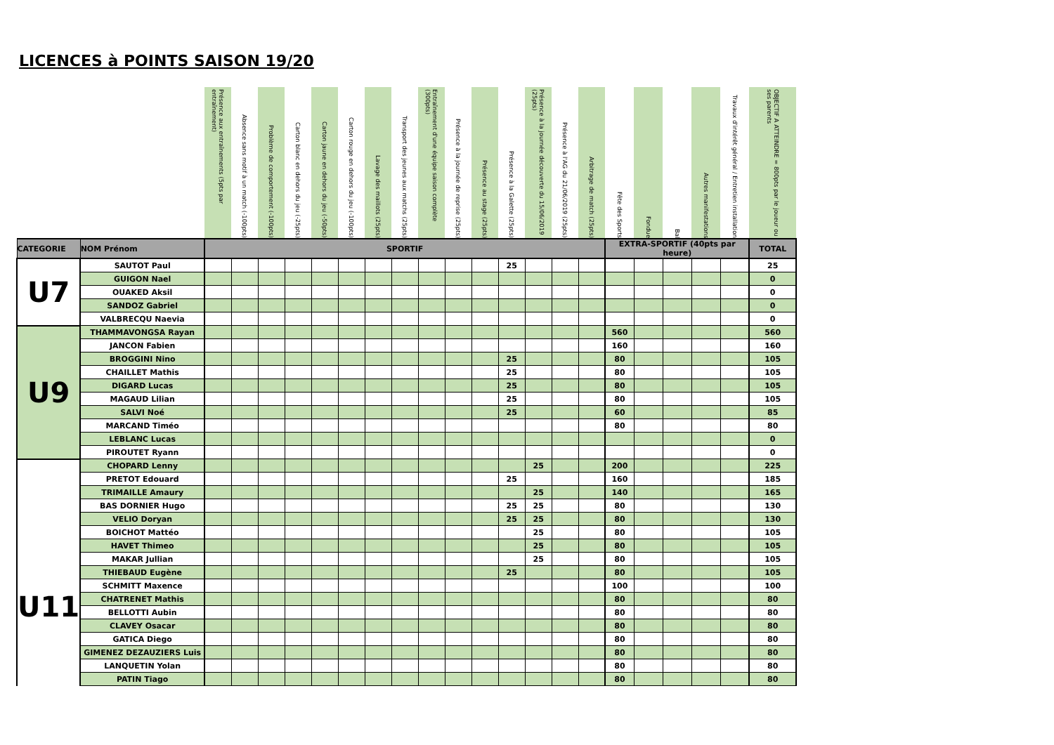LICENCES à POINTS SAISON 19/20
| | | Présence aux entraînements (5pts par entraînement) | Absence sans motif à un match (-100pts) | Problème de comportement (-100pts) | Carton blanc en dehors du jeu (-25pts) | Carton jaune en dehors du jeu (-50pts) | Carton rouge en dehors du jeu (-100pts) | Lavage des maillots (25pts) | Transport des jeunes aux matchs (25pts) | Entraînement d'une équipe saison complète (300pts) | Présence à la journée de reprise (25pts) | Présence au stage (25pts) | Présence à la Galette (25pts) | Présence à la journée découverte du 15/06/2019 (25pts) | Présence à l'AG du 21/06/2019 (25pts) | Arbitrage de match (25pts) | Fête des Sports | Fondue | Bal | Autres manifestations | Travaux d'intérêt général / Entretien installation | OBJECTIF A ATTEINDRE = 800pts par le joueur ou ses parents |
| --- | --- | --- | --- | --- | --- | --- | --- | --- | --- | --- | --- | --- | --- | --- | --- | --- | --- | --- | --- | --- | --- | --- |
| CATEGORIE | NOM Prénom | SPORTIF | | | | | | | | | | | | | | | EXTRA-SPORTIF (40pts par heure) | | | | | TOTAL |
| U7 | SAUTOT Paul | | | | | | | | | | | | 25 | | | | | | | | | 25 |
| | GUIGON Nael | | | | | | | | | | | | | | | | | | | | | 0 |
| | OUAKED Aksil | | | | | | | | | | | | | | | | | | | | | 0 |
| | SANDOZ Gabriel | | | | | | | | | | | | | | | | | | | | | 0 |
| | VALBRECQU Naevia | | | | | | | | | | | | | | | | | | | | | 0 |
| U9 | THAMMAVONGSA Rayan | | | | | | | | | | | | | | | | 560 | | | | | 560 |
| | JANCON Fabien | | | | | | | | | | | | | | | | 160 | | | | | 160 |
| | BROGGINI Nino | | | | | | | | | | | | 25 | | | | 80 | | | | | 105 |
| | CHAILLET Mathis | | | | | | | | | | | | 25 | | | | 80 | | | | | 105 |
| | DIGARD Lucas | | | | | | | | | | | | 25 | | | | 80 | | | | | 105 |
| | MAGAUD Lilian | | | | | | | | | | | | 25 | | | | 80 | | | | | 105 |
| | SALVI Noé | | | | | | | | | | | | 25 | | | | 60 | | | | | 85 |
| | MARCAND Timéo | | | | | | | | | | | | | | | | 80 | | | | | 80 |
| | LEBLANC Lucas | | | | | | | | | | | | | | | | | | | | | 0 |
| | PIROUTET Ryann | | | | | | | | | | | | | | | | | | | | | 0 |
| U11 | CHOPARD Lenny | | | | | | | | | | | | | 25 | | | 200 | | | | | 225 |
| | PRETOT Edouard | | | | | | | | | | | | 25 | | | | 160 | | | | | 185 |
| | TRIMAILLE Amaury | | | | | | | | | | | | | 25 | | | 140 | | | | | 165 |
| | BAS DORNIER Hugo | | | | | | | | | | | | 25 | 25 | | | 80 | | | | | 130 |
| | VELIO Doryan | | | | | | | | | | | | 25 | 25 | | | 80 | | | | | 130 |
| | BOICHOT Mattéo | | | | | | | | | | | | | 25 | | | 80 | | | | | 105 |
| | HAVET Thimeo | | | | | | | | | | | | | 25 | | | 80 | | | | | 105 |
| | MAKAR Jullian | | | | | | | | | | | | | 25 | | | 80 | | | | | 105 |
| | THIEBAUD Eugène | | | | | | | | | | | | 25 | | | | 80 | | | | | 105 |
| | SCHMITT Maxence | | | | | | | | | | | | | | | | 100 | | | | | 100 |
| | CHATRENET Mathis | | | | | | | | | | | | | | | | 80 | | | | | 80 |
| | BELLOTTI Aubin | | | | | | | | | | | | | | | | 80 | | | | | 80 |
| | CLAVEY Osacar | | | | | | | | | | | | | | | | 80 | | | | | 80 |
| | GATICA Diego | | | | | | | | | | | | | | | | 80 | | | | | 80 |
| | GIMENEZ DEZAUZIERS Luis | | | | | | | | | | | | | | | | 80 | | | | | 80 |
| | LANQUETIN Yolan | | | | | | | | | | | | | | | | 80 | | | | | 80 |
| | PATIN Tiago | | | | | | | | | | | | | | | | 80 | | | | | 80 |